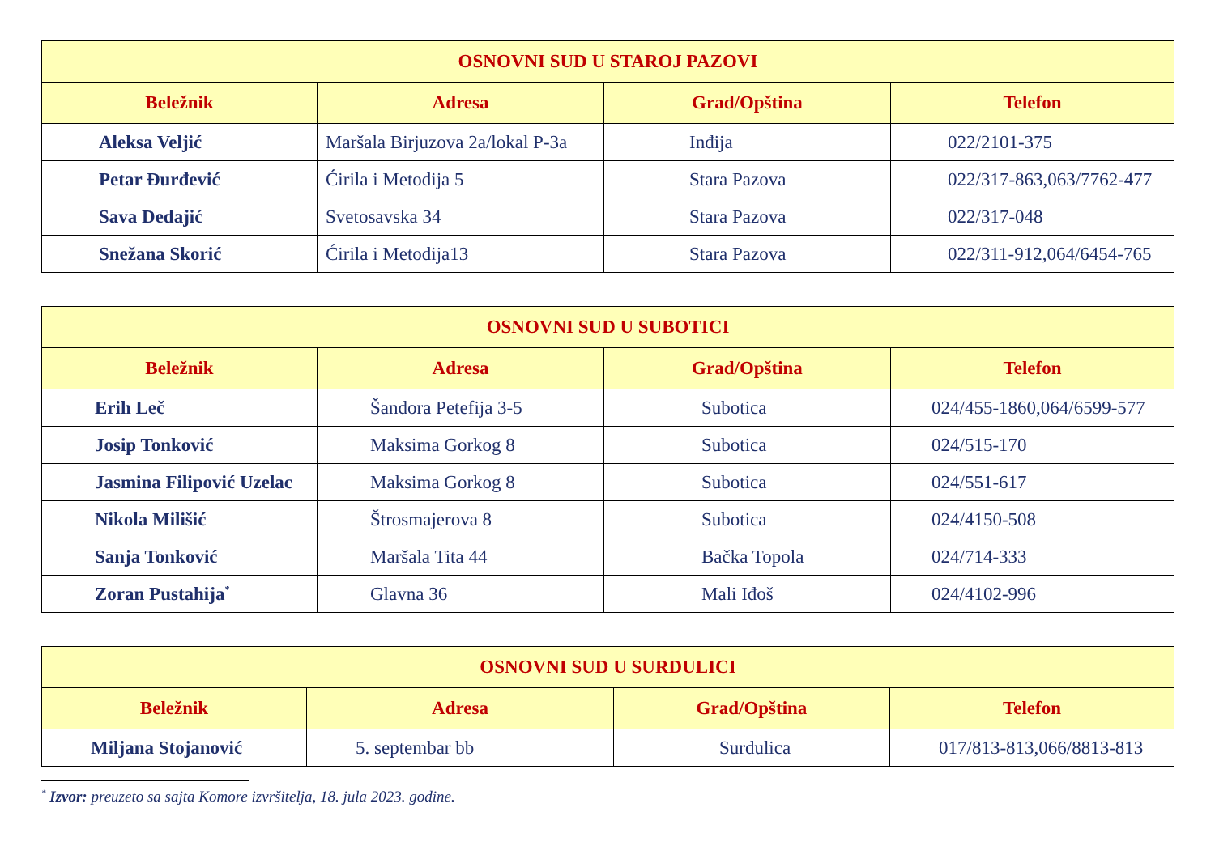| OSNOVNI SUD U STAROJ PAZOVI | | | |
| --- | --- | --- | --- |
| Beležnik | Adresa | Grad/Opština | Telefon |
| Aleksa Veljić | Maršala Birjuzova 2a/lokal P-3a | Inđija | 022/2101-375 |
| Petar Đurđević | Ćirila i Metodija 5 | Stara Pazova | 022/317-863,063/7762-477 |
| Sava Dedajić | Svetosavska 34 | Stara Pazova | 022/317-048 |
| Snežana Skorić | Ćirila i Metodija13 | Stara Pazova | 022/311-912,064/6454-765 |
| OSNOVNI SUD U SUBOTICI | | | |
| --- | --- | --- | --- |
| Beležnik | Adresa | Grad/Opština | Telefon |
| Erih Leč | Šandora Petefija 3-5 | Subotica | 024/455-1860,064/6599-577 |
| Josip Tonković | Maksima Gorkog 8 | Subotica | 024/515-170 |
| Jasmina Filipović Uzelac | Maksima Gorkog 8 | Subotica | 024/551-617 |
| Nikola Milišić | Štrosmajerova 8 | Subotica | 024/4150-508 |
| Sanja Tonković | Maršala Tita 44 | Bačka Topola | 024/714-333 |
| Zoran Pustahija<sup>*</sup> | Glavna 36 | Mali Iđoš | 024/4102-996 |
| OSNOVNI SUD U SURDULICI | | | |
| --- | --- | --- | --- |
| Beležnik | Adresa | Grad/Opština | Telefon |
| Miljana Stojanović | 5. septembar bb | Surdulica | 017/813-813,066/8813-813 |
<sup>*</sup> Izvor: preuzeto sa sajta Komore izvršitelja, 18. jula 2023. godine.